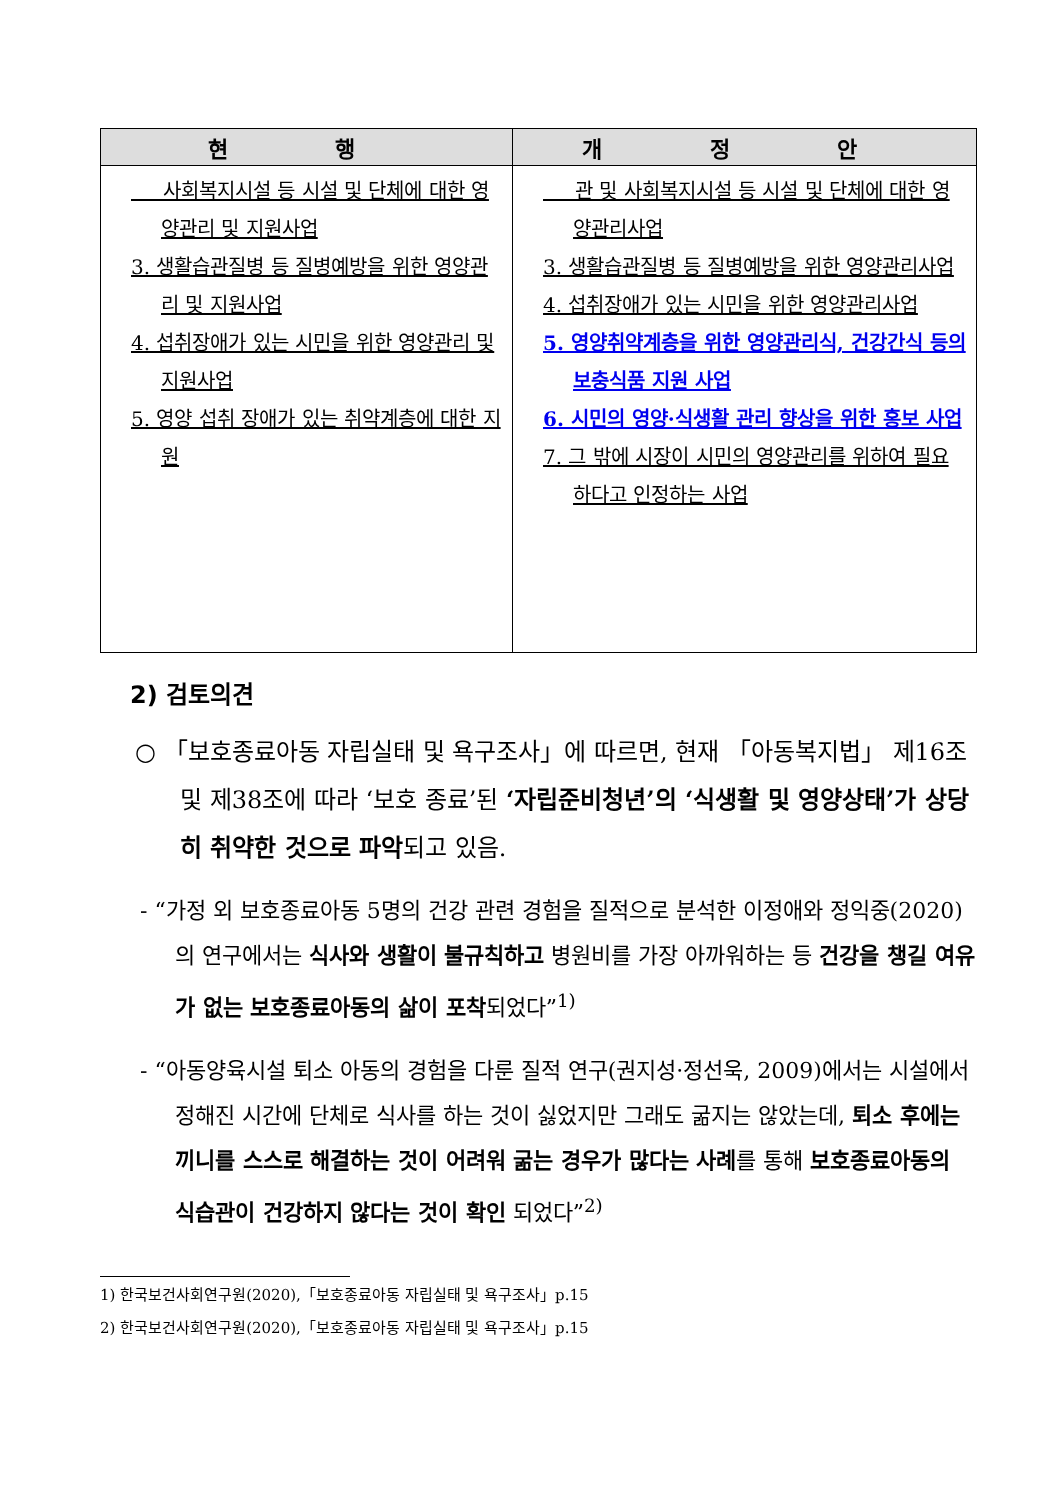| 현 행 | 개 정 안 |
| --- | --- |
| 사회복지시설 등 시설 및 단체에 대한 영양관리 및 지원사업 3. 생활습관질병 등 질병예방을 위한 영양관리 및 지원사업 4. 섭취장애가 있는 시민을 위한 영양관리 및 지원사업 5. 영양 섭취 장애가 있는 취약계층에 대한 지원 | 관 및 사회복지시설 등 시설 및 단체에 대한 영양관리사업 3. 생활습관질병 등 질병예방을 위한 영양관리사업 4. 섭취장애가 있는 시민을 위한 영양관리사업 5. 영양취약계층을 위한 영양관리식, 건강간식 등의 보충식품 지원 사업 6. 시민의 영양·식생활 관리 향상을 위한 홍보 사업 7. 그 밖에 시장이 시민의 영양관리를 위하여 필요하다고 인정하는 사업 |
2) 검토의견
○ 「보호종료아동 자립실태 및 욕구조사」에 따르면, 현재 「아동복지법」 제16조 및 제38조에 따라 ‘보호 종료’된 ‘자립준비청년’의 ‘식생활 및 영양상태’가 상당히 취약한 것으로 파악되고 있음.
- “가정 외 보호종료아동 5명의 건강 관련 경험을 질적으로 분석한 이정애와 정익중(2020)의 연구에서는 식사와 생활이 불규칙하고 병원비를 가장 아까워하는 등 건강을 챙길 여유가 없는 보호종료아동의 삶이 포착되었다”<sup>1)</sup>
- “아동양육시설 퇴소 아동의 경험을 다룬 질적 연구(권지성·정선욱, 2009)에서는 시설에서 정해진 시간에 단체로 식사를 하는 것이 싫었지만 그래도 굶지는 않았는데, 퇴소 후에는 끼니를 스스로 해결하는 것이 어려워 굶는 경우가 많다는 사례를 통해 보호종료아동의 식습관이 건강하지 않다는 것이 확인 되었다”<sup>2)</sup>
1) 한국보건사회연구원(2020),「보호종료아동 자립실태 및 욕구조사」p.15
2) 한국보건사회연구원(2020),「보호종료아동 자립실태 및 욕구조사」p.15